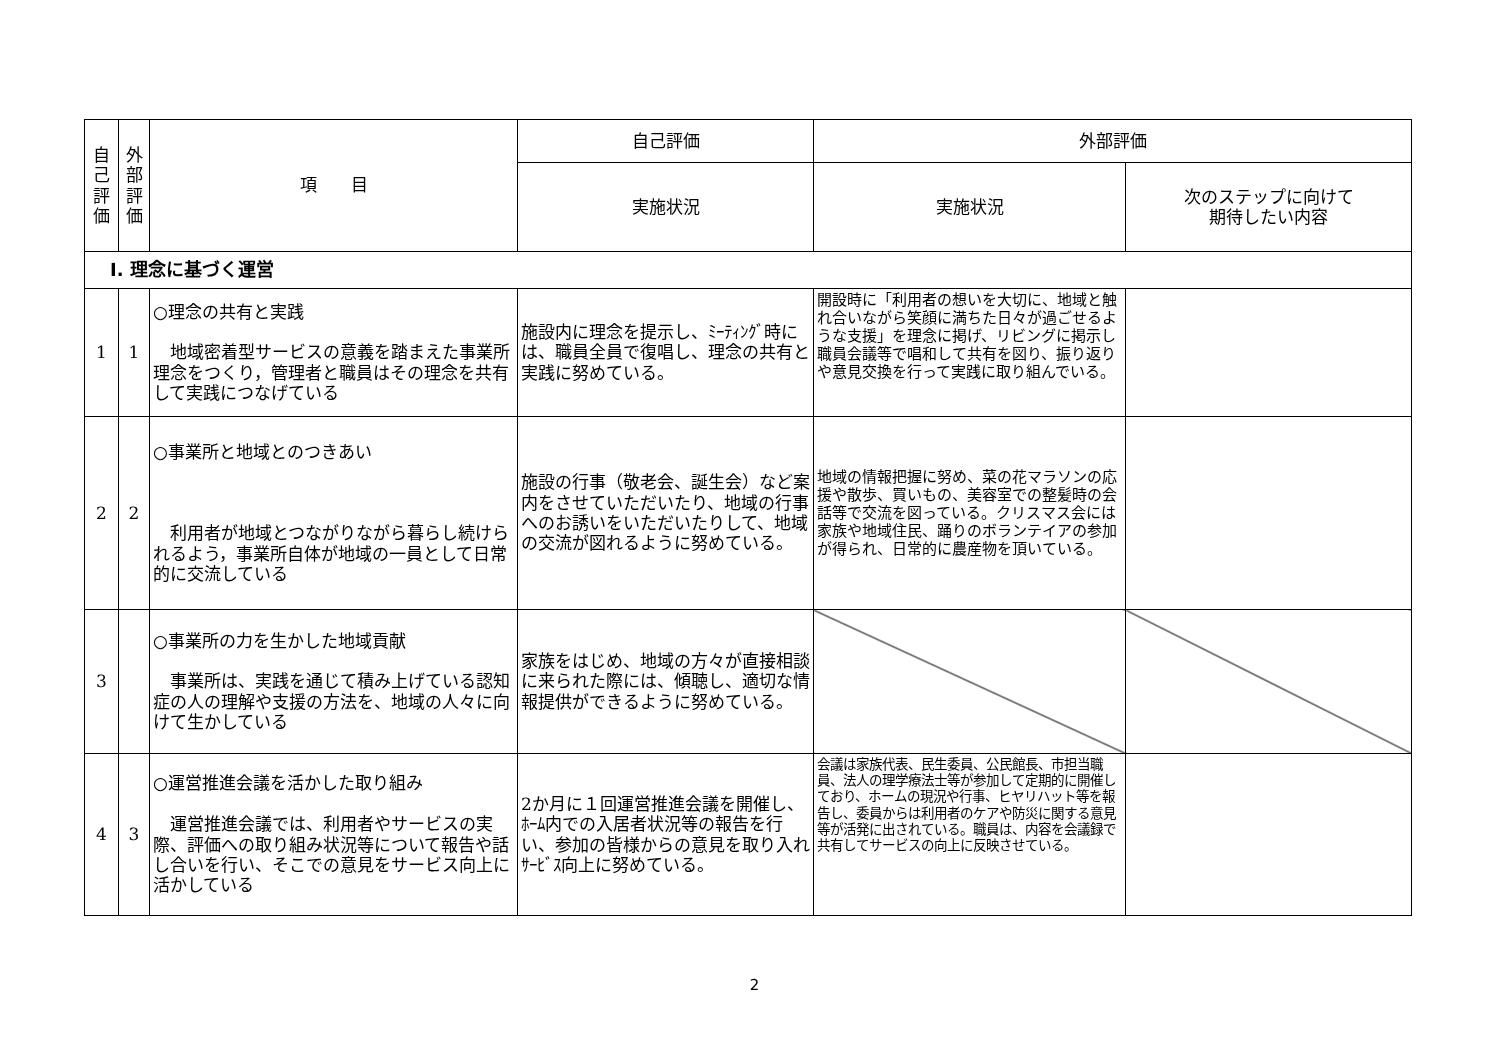| 自 己 評 価 | 外 部 評 価 | 項 目 | 自己評価 | 外部評価 | |
| --- | --- | --- | --- | --- | --- |
| | | | 実施状況 | 実施状況 | 次のステップに向けて 期待したい内容 |
| Ⅰ. 理念に基づく運営 | | | | | |
| 1 | 1 | ○理念の共有と実践 地域密着型サービスの意義を踏まえた事業所理念をつくり，管理者と職員はその理念を共有して実践につなげている | 施設内に理念を提示し、ﾐｰﾃｨﾝｸﾞ時には、職員全員で復唱し、理念の共有と実践に努めている。 | 開設時に「利用者の想いを大切に、地域と触れ合いながら笑顔に満ちた日々が過ごせるような支援」を理念に掲げ、リビングに掲示し職員会議等で唱和して共有を図り、振り返りや意見交換を行って実践に取り組んでいる。 | |
| 2 | 2 | ○事業所と地域とのつきあい 利用者が地域とつながりながら暮らし続けられるよう，事業所自体が地域の一員として日常的に交流している | 施設の行事（敬老会、誕生会）など案内をさせていただいたり、地域の行事へのお誘いをいただいたりして、地域の交流が図れるように努めている。 | 地域の情報把握に努め、菜の花マラソンの応援や散歩、買いもの、美容室での整髪時の会話等で交流を図っている。クリスマス会には家族や地域住民、踊りのボランテイアの参加が得られ、日常的に農産物を頂いている。 | |
| 3 | | ○事業所の力を生かした地域貢献 事業所は、実践を通じて積み上げている認知症の人の理解や支援の方法を、地域の人々に向けて生かしている | 家族をはじめ、地域の方々が直接相談に来られた際には、傾聴し、適切な情報提供ができるように努めている。 | | |
| 4 | 3 | ○運営推進会議を活かした取り組み 運営推進会議では、利用者やサービスの実際、評価への取り組み状況等について報告や話し合いを行い、そこでの意見をサービス向上に活かしている | 2か月に１回運営推進会議を開催し、ﾎｰﾑ内での入居者状況等の報告を行い、参加の皆様からの意見を取り入れｻｰﾋﾞｽ向上に努めている。 | 会議は家族代表、民生委員、公民館長、市担当職員、法人の理学療法士等が参加して定期的に開催しており、ホームの現況や行事、ヒヤリハット等を報告し、委員からは利用者のケアや防災に関する意見等が活発に出されている。職員は、内容を会議録で共有してサービスの向上に反映させている。 | |
2